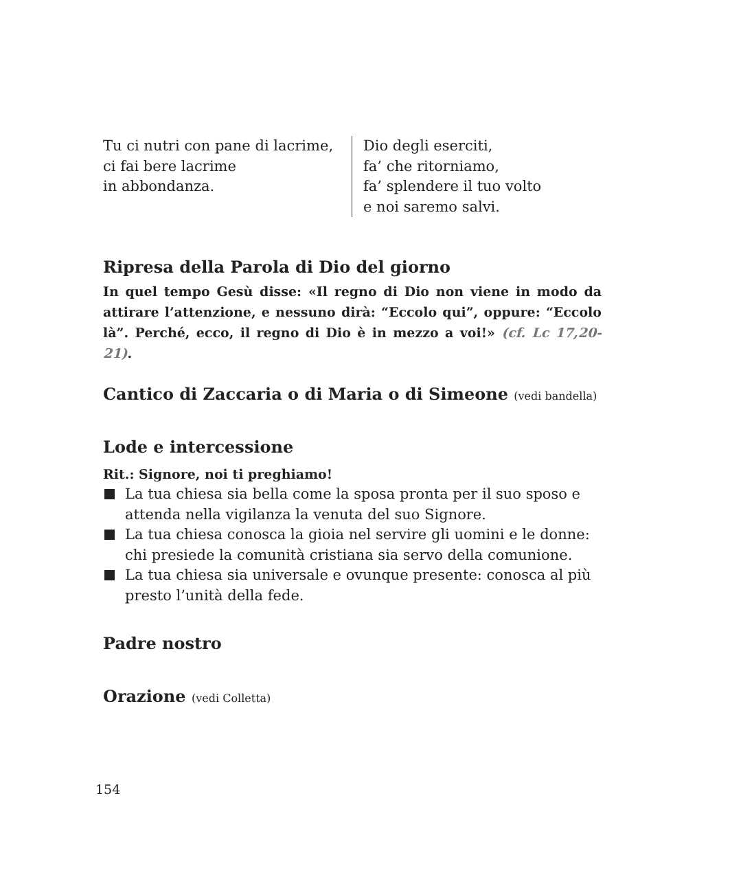Tu ci nutri con pane di lacrime,
ci fai bere lacrime
in abbondanza.
Dio degli eserciti,
fa’ che ritorniamo,
fa’ splendere il tuo volto
e noi saremo salvi.
Ripresa della Parola di Dio del giorno
In quel tempo Gesù disse: «Il regno di Dio non viene in modo da attirare l’attenzione, e nessuno dirà: “Eccolo qui”, oppure: “Eccolo là”. Perché, ecco, il regno di Dio è in mezzo a voi!» (cf. Lc 17,20-21).
Cantico di Zaccaria o di Maria o di Simeone (vedi bandella)
Lode e intercessione
Rit.: Signore, noi ti preghiamo!
La tua chiesa sia bella come la sposa pronta per il suo sposo e attenda nella vigilanza la venuta del suo Signore.
La tua chiesa conosca la gioia nel servire gli uomini e le donne: chi presiede la comunità cristiana sia servo della comunione.
La tua chiesa sia universale e ovunque presente: conosca al più presto l’unità della fede.
Padre nostro
Orazione (vedi Colletta)
154